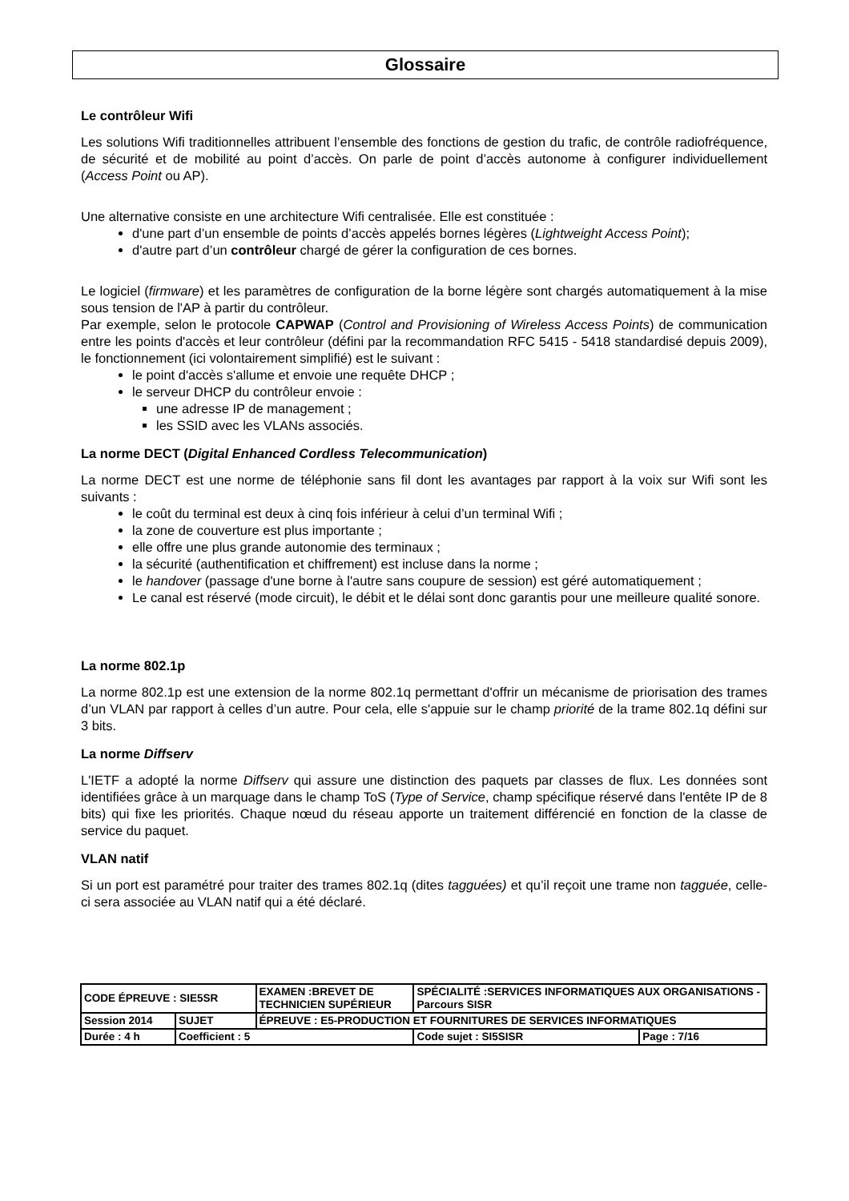Glossaire
Le contrôleur Wifi
Les solutions Wifi traditionnelles attribuent l’ensemble des fonctions de gestion du trafic, de contrôle radiofréquence, de sécurité et de mobilité au point d’accès. On parle de point d’accès autonome à configurer individuellement (Access Point ou AP).
Une alternative consiste en une architecture Wifi centralisée. Elle est constituée :
d'une part d’un ensemble de points d’accès appelés bornes légères (Lightweight Access Point);
d'autre part d’un contrôleur chargé de gérer la configuration de ces bornes.
Le logiciel (firmware) et les paramètres de configuration de la borne légère sont chargés automatiquement à la mise sous tension de l'AP à partir du contrôleur.
Par exemple, selon le protocole CAPWAP (Control and Provisioning of Wireless Access Points) de communication entre les points d'accès et leur contrôleur (défini par la recommandation RFC 5415 - 5418 standardisé depuis 2009), le fonctionnement (ici volontairement simplifié) est le suivant :
le point d'accès s'allume et envoie une requête DHCP ;
le serveur DHCP du contrôleur envoie :
une adresse IP de management ;
les SSID avec les VLANs associés.
La norme DECT (Digital Enhanced Cordless Telecommunication)
La norme DECT est une norme de téléphonie sans fil dont les avantages par rapport à la voix sur Wifi sont les suivants :
le coût du terminal est deux à cinq fois inférieur à celui d’un terminal Wifi ;
la zone de couverture est plus importante ;
elle offre une plus grande autonomie des terminaux ;
la sécurité (authentification et chiffrement) est incluse dans la norme ;
le handover (passage d'une borne à l'autre sans coupure de session) est géré automatiquement ;
Le canal est réservé (mode circuit), le débit et le délai sont donc garantis pour une meilleure qualité sonore.
La norme 802.1p
La norme 802.1p est une extension de la norme 802.1q permettant d'offrir un mécanisme de priorisation des trames d’un VLAN par rapport à celles d’un autre. Pour cela, elle s'appuie sur le champ priorité de la trame 802.1q défini sur 3 bits.
La norme Diffserv
L'IETF a adopté la norme Diffserv qui assure une distinction des paquets par classes de flux. Les données sont identifiées grâce à un marquage dans le champ ToS (Type of Service, champ spécifique réservé dans l'entête IP de 8 bits) qui fixe les priorités. Chaque nœud du réseau apporte un traitement différencié en fonction de la classe de service du paquet.
VLAN natif
Si un port est paramétré pour traiter des trames 802.1q (dites tagguées) et qu’il reçoit une trame non tagguée, celle-ci sera associée au VLAN natif qui a été déclaré.
| CODE ÉPREUVE : SIE5SR | | EXAMEN :BREVET DE TECHNICIEN SUPÉRIEUR | SPÉCIALITÉ :SERVICES INFORMATIQUES AUX ORGANISATIONS - Parcours SISR | |
| Session 2014 | SUJET | ÉPREUVE : E5-PRODUCTION ET FOURNITURES DE SERVICES INFORMATIQUES | | |
| Durée : 4 h | Coefficient : 5 | | Code sujet : SI5SISR | Page : 7/16 |